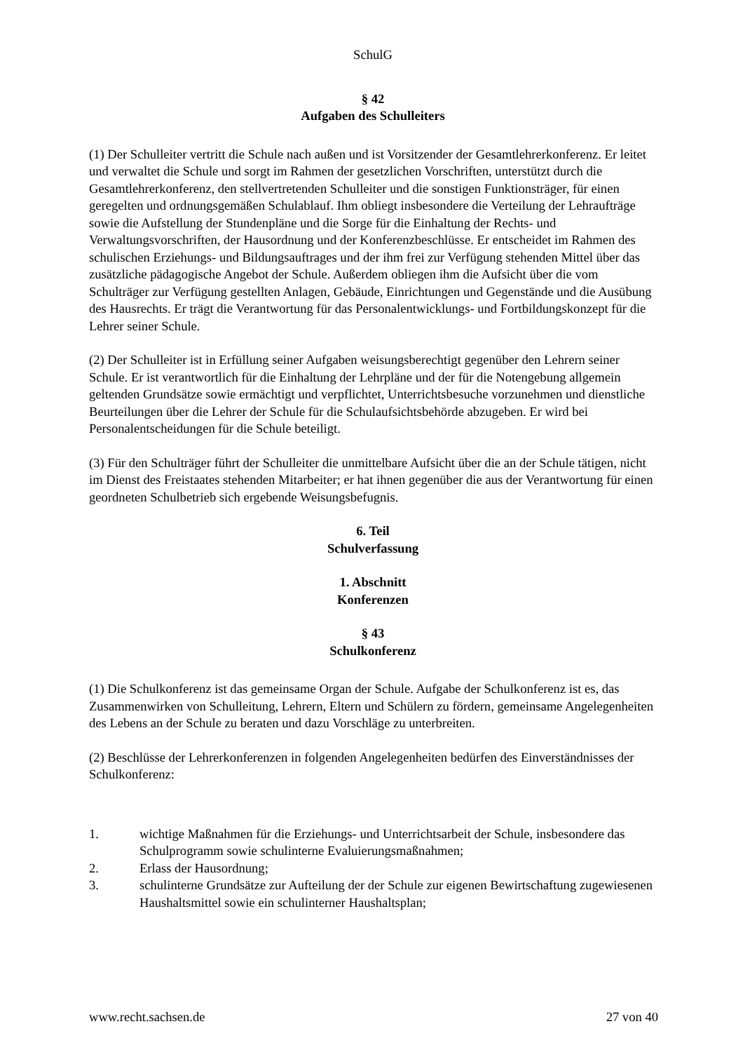SchulG
§ 42
Aufgaben des Schulleiters
(1) Der Schulleiter vertritt die Schule nach außen und ist Vorsitzender der Gesamtlehrerkonferenz. Er leitet und verwaltet die Schule und sorgt im Rahmen der gesetzlichen Vorschriften, unterstützt durch die Gesamtlehrerkonferenz, den stellvertretenden Schulleiter und die sonstigen Funktionsträger, für einen geregelten und ordnungsgemäßen Schulablauf. Ihm obliegt insbesondere die Verteilung der Lehraufträge sowie die Aufstellung der Stundenpläne und die Sorge für die Einhaltung der Rechts- und Verwaltungsvorschriften, der Hausordnung und der Konferenzbeschlüsse. Er entscheidet im Rahmen des schulischen Erziehungs- und Bildungsauftrages und der ihm frei zur Verfügung stehenden Mittel über das zusätzliche pädagogische Angebot der Schule. Außerdem obliegen ihm die Aufsicht über die vom Schulträger zur Verfügung gestellten Anlagen, Gebäude, Einrichtungen und Gegenstände und die Ausübung des Hausrechts. Er trägt die Verantwortung für das Personalentwicklungs- und Fortbildungskonzept für die Lehrer seiner Schule.
(2) Der Schulleiter ist in Erfüllung seiner Aufgaben weisungsberechtigt gegenüber den Lehrern seiner Schule. Er ist verantwortlich für die Einhaltung der Lehrpläne und der für die Notengebung allgemein geltenden Grundsätze sowie ermächtigt und verpflichtet, Unterrichtsbesuche vorzunehmen und dienstliche Beurteilungen über die Lehrer der Schule für die Schulaufsichtsbehörde abzugeben. Er wird bei Personalentscheidungen für die Schule beteiligt.
(3) Für den Schulträger führt der Schulleiter die unmittelbare Aufsicht über die an der Schule tätigen, nicht im Dienst des Freistaates stehenden Mitarbeiter; er hat ihnen gegenüber die aus der Verantwortung für einen geordneten Schulbetrieb sich ergebende Weisungsbefugnis.
6. Teil
Schulverfassung
1. Abschnitt
Konferenzen
§ 43
Schulkonferenz
(1) Die Schulkonferenz ist das gemeinsame Organ der Schule. Aufgabe der Schulkonferenz ist es, das Zusammenwirken von Schulleitung, Lehrern, Eltern und Schülern zu fördern, gemeinsame Angelegenheiten des Lebens an der Schule zu beraten und dazu Vorschläge zu unterbreiten.
(2) Beschlüsse der Lehrerkonferenzen in folgenden Angelegenheiten bedürfen des Einverständnisses der Schulkonferenz:
1. wichtige Maßnahmen für die Erziehungs- und Unterrichtsarbeit der Schule, insbesondere das Schulprogramm sowie schulinterne Evaluierungsmaßnahmen;
2. Erlass der Hausordnung;
3. schulinterne Grundsätze zur Aufteilung der der Schule zur eigenen Bewirtschaftung zugewiesenen Haushaltsmittel sowie ein schulinterner Haushaltsplan;
www.recht.sachsen.de 27 von 40